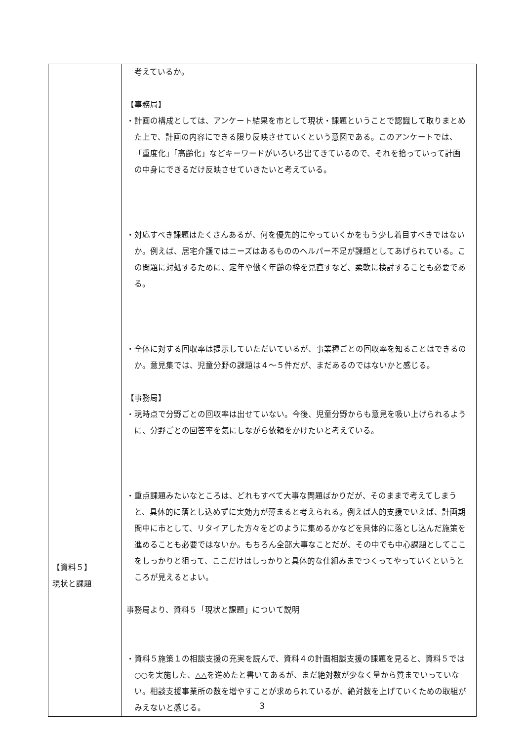| 【資料５】 現状と課題 | 考えているか。 【事務局】 ・計画の構成としては、アンケート結果を市として現状・課題ということで認識して取りまとめた上で、計画の内容にできる限り反映させていくという意図である。このアンケートでは、「重度化」「高齢化」などキーワードがいろいろ出てきているので、それを拾っていって計画の中身にできるだけ反映させていきたいと考えている。 ・対応すべき課題はたくさんあるが、何を優先的にやっていくかをもう少し着目すべきではないか。例えば、居宅介護ではニーズはあるもののヘルパー不足が課題としてあげられている。この問題に対処するために、定年や働く年齢の枠を見直すなど、柔軟に検討することも必要である。 ・全体に対する回収率は提示していただいているが、事業種ごとの回収率を知ることはできるのか。意見集では、児童分野の課題は４～５件だが、まだあるのではないかと感じる。 【事務局】 ・現時点で分野ごとの回収率は出せていない。今後、児童分野からも意見を吸い上げられるように、分野ごとの回答率を気にしながら依頼をかけたいと考えている。 ・重点課題みたいなところは、どれもすべて大事な問題ばかりだが、そのままで考えてしまうと、具体的に落とし込めずに実効力が薄まると考えられる。例えば人的支援でいえば、計画期間中に市として、リタイアした方々をどのように集めるかなどを具体的に落とし込んだ施策を進めることも必要ではないか。もちろん全部大事なことだが、その中でも中心課題としてここをしっかりと狙って、ここだけはしっかりと具体的な仕組みまでつくってやっていくというところが見えるとよい。 事務局より、資料５「現状と課題」について説明 ・資料５施策１の相談支援の充実を読んで、資料４の計画相談支援の課題を見ると、資料５では○○を実施した、△△を進めたと書いてあるが、まだ絶対数が少なく量から質までいっていない。相談支援事業所の数を増やすことが求められているが、絶対数を上げていくための取組がみえないと感じる。 |
３